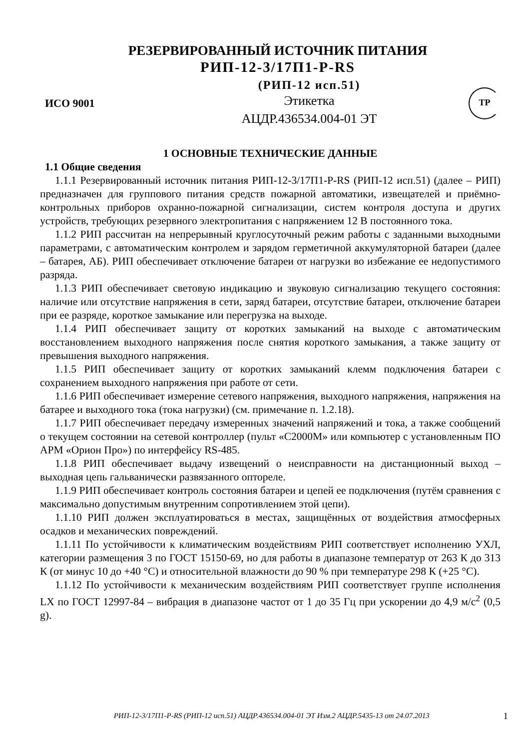РЕЗЕРВИРОВАННЫЙ ИСТОЧНИК ПИТАНИЯ
РИП-12-3/17П1-Р-RS
ИСО 9001
(РИП-12 исп.51)
Этикетка
АЦДР.436534.004-01 ЭТ
ТР
1 ОСНОВНЫЕ ТЕХНИЧЕСКИЕ ДАННЫЕ
1.1 Общие сведения
1.1.1 Резервированный источник питания РИП-12-3/17П1-Р-RS (РИП-12 исп.51) (далее – РИП) предназначен для группового питания средств пожарной автоматики, извещателей и приёмно-контрольных приборов охранно-пожарной сигнализации, систем контроля доступа и других устройств, требующих резервного электропитания с напряжением 12 В постоянного тока.
1.1.2 РИП рассчитан на непрерывный круглосуточный режим работы с заданными выходными параметрами, с автоматическим контролем и зарядом герметичной аккумуляторной батареи (далее – батарея, АБ). РИП обеспечивает отключение батареи от нагрузки во избежание ее недопустимого разряда.
1.1.3 РИП обеспечивает световую индикацию и звуковую сигнализацию текущего состояния: наличие или отсутствие напряжения в сети, заряд батареи, отсутствие батареи, отключение батареи при ее разряде, короткое замыкание или перегрузка на выходе.
1.1.4 РИП обеспечивает защиту от коротких замыканий на выходе с автоматическим восстановлением выходного напряжения после снятия короткого замыкания, а также защиту от превышения выходного напряжения.
1.1.5 РИП обеспечивает защиту от коротких замыканий клемм подключения батареи с сохранением выходного напряжения при работе от сети.
1.1.6 РИП обеспечивает измерение сетевого напряжения, выходного напряжения, напряжения на батарее и выходного тока (тока нагрузки) (см. примечание п. 1.2.18).
1.1.7 РИП обеспечивает передачу измеренных значений напряжений и тока, а также сообщений о текущем состоянии на сетевой контроллер (пульт «С2000М» или компьютер с установленным ПО АРМ «Орион Про») по интерфейсу RS-485.
1.1.8 РИП обеспечивает выдачу извещений о неисправности на дистанционный выход – выходная цепь гальванически развязанного оптореле.
1.1.9 РИП обеспечивает контроль состояния батареи и цепей ее подключения (путём сравнения с максимально допустимым внутренним сопротивлением этой цепи).
1.1.10 РИП должен эксплуатироваться в местах, защищённых от воздействия атмосферных осадков и механических повреждений.
1.1.11 По устойчивости к климатическим воздействиям РИП соответствует исполнению УХЛ, категории размещения 3 по ГОСТ 15150-69, но для работы в диапазоне температур от 263 К до 313 К (от минус 10 до +40 °С) и относительной влажности до 90 % при температуре 298 К (+25 °С).
1.1.12 По устойчивости к механическим воздействиям РИП соответствует группе исполнения LX по ГОСТ 12997-84 – вибрация в диапазоне частот от 1 до 35 Гц при ускорении до 4,9 м/с<sup>2</sup> (0,5 g).
РИП-12-3/17П1-Р-RS (РИП-12 исп.51) АЦДР.436534.004-01 ЭТ Изм.2 АЦДР.5435-13 от 24.07.2013 1